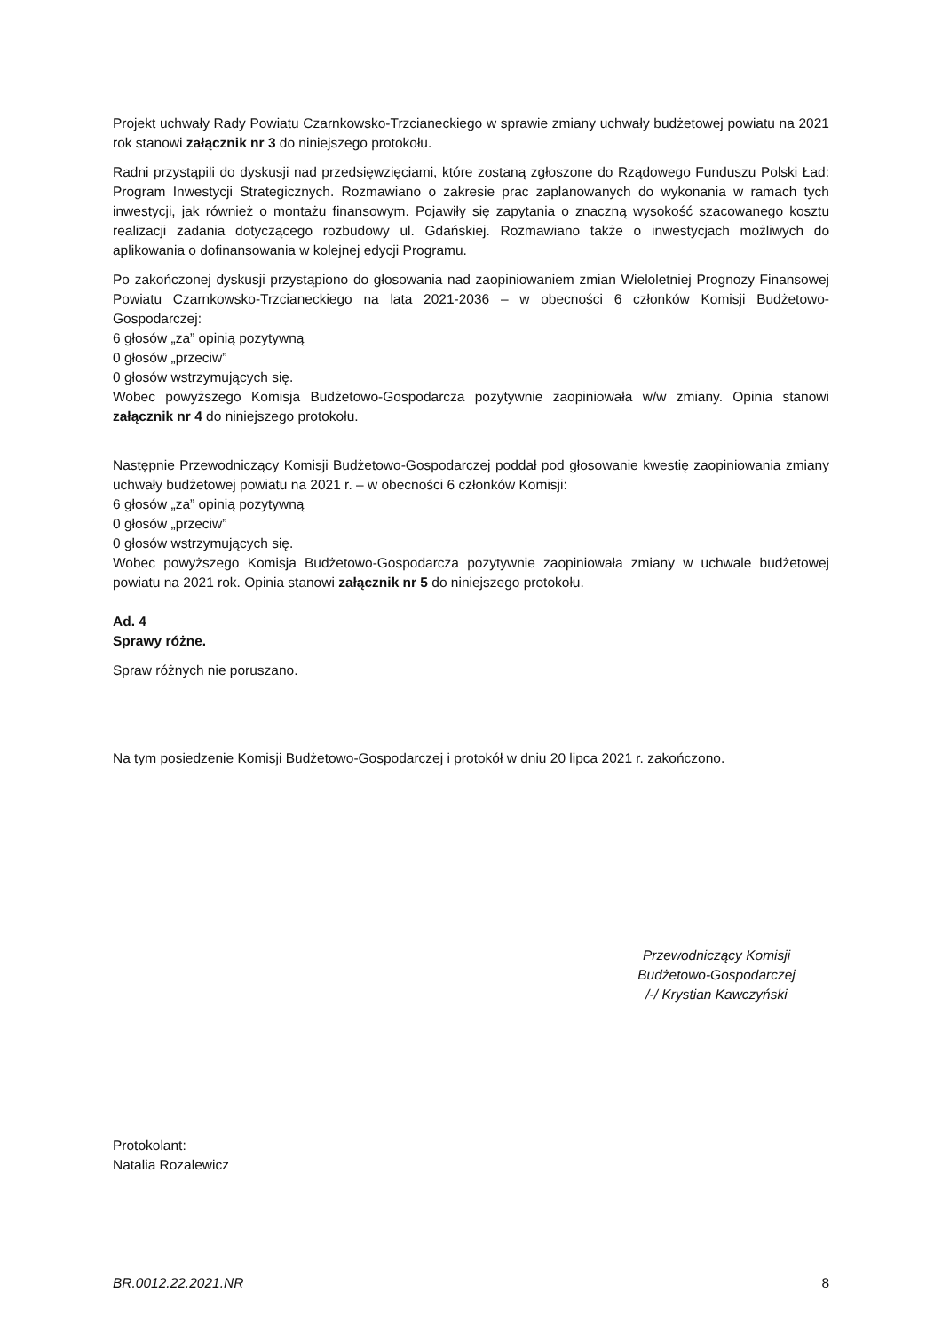Projekt uchwały Rady Powiatu Czarnkowsko-Trzcianeckiego w sprawie zmiany uchwały budżetowej powiatu na 2021 rok stanowi załącznik nr 3 do niniejszego protokołu.
Radni przystąpili do dyskusji nad przedsięwzięciami, które zostaną zgłoszone do Rządowego Funduszu Polski Ład: Program Inwestycji Strategicznych. Rozmawiano o zakresie prac zaplanowanych do wykonania w ramach tych inwestycji, jak również o montażu finansowym. Pojawiły się zapytania o znaczną wysokość szacowanego kosztu realizacji zadania dotyczącego rozbudowy ul. Gdańskiej. Rozmawiano także o inwestycjach możliwych do aplikowania o dofinansowania w kolejnej edycji Programu.
Po zakończonej dyskusji przystąpiono do głosowania nad zaopiniowaniem zmian Wieloletniej Prognozy Finansowej Powiatu Czarnkowsko-Trzcianeckiego na lata 2021-2036 – w obecności 6 członków Komisji Budżetowo-Gospodarczej:
6 głosów „za” opinią pozytywną
0 głosów „przeciw”
0 głosów wstrzymujących się.
Wobec powyższego Komisja Budżetowo-Gospodarcza pozytywnie zaopiniowała w/w zmiany. Opinia stanowi załącznik nr 4 do niniejszego protokołu.
Następnie Przewodniczący Komisji Budżetowo-Gospodarczej poddał pod głosowanie kwestię zaopiniowania zmiany uchwały budżetowej powiatu na 2021 r. – w obecności 6 członków Komisji:
6 głosów „za” opinią pozytywną
0 głosów „przeciw”
0 głosów wstrzymujących się.
Wobec powyższego Komisja Budżetowo-Gospodarcza pozytywnie zaopiniowała zmiany w uchwale budżetowej powiatu na 2021 rok. Opinia stanowi załącznik nr 5 do niniejszego protokołu.
Ad. 4
Sprawy różne.
Spraw różnych nie poruszano.
Na tym posiedzenie Komisji Budżetowo-Gospodarczej i protokół w dniu 20 lipca 2021 r. zakończono.
Przewodniczący Komisji
Budżetowo-Gospodarczej
/-/ Krystian Kawczyński
Protokolant:
Natalia Rozalewicz
BR.0012.22.2021.NR 8